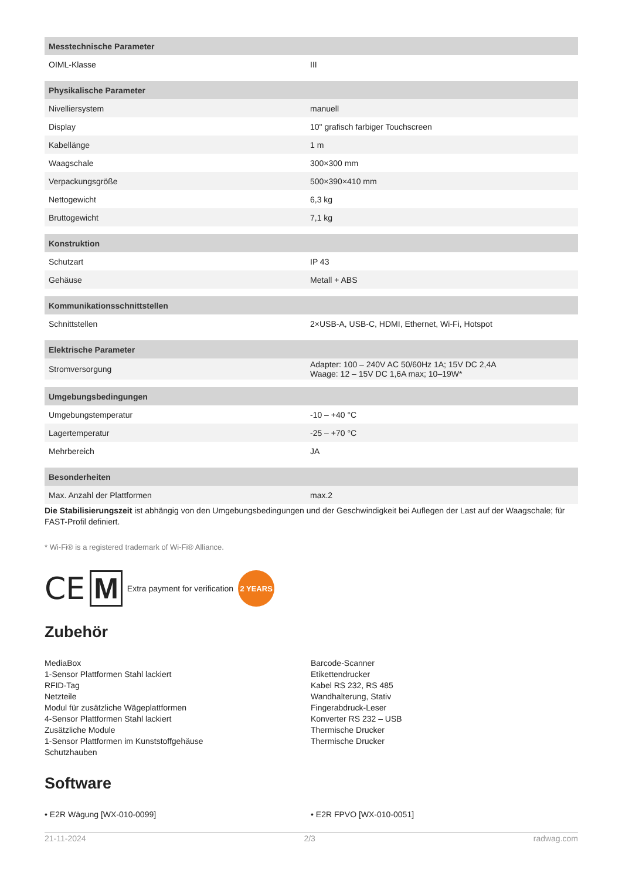| Messtechnische Parameter | |
| --- | --- |
| OIML-Klasse | III |
| Physikalische Parameter | |
| Nivelliersystem | manuell |
| Display | 10" grafisch farbiger Touchscreen |
| Kabellänge | 1 m |
| Waagschale | 300×300 mm |
| Verpackungsgröße | 500×390×410 mm |
| Nettogewicht | 6,3 kg |
| Bruttogewicht | 7,1 kg |
| Konstruktion | |
| Schutzart | IP 43 |
| Gehäuse | Metall + ABS |
| Kommunikationsschnittstellen | |
| Schnittstellen | 2×USB-A, USB-C, HDMI, Ethernet, Wi-Fi, Hotspot |
| Elektrische Parameter | |
| Stromversorgung | Adapter: 100 – 240V AC 50/60Hz 1A; 15V DC 2,4A Waage: 12 – 15V DC 1,6A max; 10–19W* |
| Umgebungsbedingungen | |
| Umgebungstemperatur | -10 – +40 °C |
| Lagertemperatur | -25 – +70 °C |
| Mehrbereich | JA |
| Besonderheiten | |
| Max. Anzahl der Plattformen | max.2 |
Die Stabilisierungszeit ist abhängig von den Umgebungsbedingungen und der Geschwindigkeit bei Auflegen der Last auf der Waagschale; für FAST-Profil definiert.
* Wi-Fi® is a registered trademark of Wi-Fi® Alliance.
CE M Extra payment for verification 2 YEARS
Zubehör
MediaBox
1-Sensor Plattformen Stahl lackiert
RFID-Tag
Netzteile
Modul für zusätzliche Wägeplattformen
4-Sensor Plattformen Stahl lackiert
Zusätzliche Module
1-Sensor Plattformen im Kunststoffgehäuse
Schutzhauben
Barcode-Scanner
Etikettendrucker
Kabel RS 232, RS 485
Wandhalterung, Stativ
Fingerabdruck-Leser
Konverter RS 232 – USB
Thermische Drucker
Thermische Drucker
Software
• E2R Wägung [WX-010-0099] • E2R FPVO [WX-010-0051]
21-11-2024 2/3 radwag.com